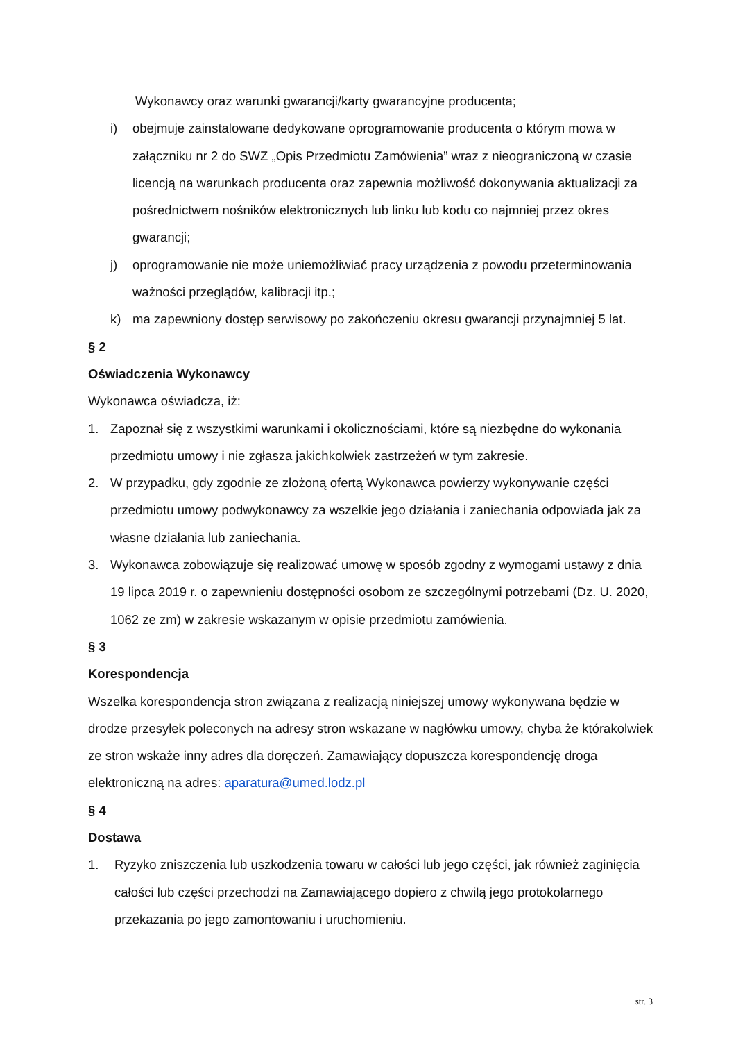Wykonawcy oraz warunki gwarancji/karty gwarancyjne producenta;
i) obejmuje zainstalowane dedykowane oprogramowanie producenta o którym mowa w załączniku nr 2 do SWZ „Opis Przedmiotu Zamówienia” wraz z nieograniczoną w czasie licencją na warunkach producenta oraz zapewnia możliwość dokonywania aktualizacji za pośrednictwem nośników elektronicznych lub linku lub kodu co najmniej przez okres gwarancji;
j) oprogramowanie nie może uniemożliwiać pracy urządzenia z powodu przeterminowania ważności przeglądów, kalibracji itp.;
k) ma zapewniony dostęp serwisowy po zakończeniu okresu gwarancji przynajmniej 5 lat.
§ 2
Oświadczenia Wykonawcy
Wykonawca oświadcza, iż:
1. Zapoznał się z wszystkimi warunkami i okolicznościami, które są niezbędne do wykonania przedmiotu umowy i nie zgłasza jakichkolwiek zastrzeżeń w tym zakresie.
2. W przypadku, gdy zgodnie ze złożoną ofertą Wykonawca powierzy wykonywanie części przedmiotu umowy podwykonawcy za wszelkie jego działania i zaniechania odpowiada jak za własne działania lub zaniechania.
3. Wykonawca zobowiązuje się realizować umowę w sposób zgodny z wymogami ustawy z dnia 19 lipca 2019 r. o zapewnieniu dostępności osobom ze szczególnymi potrzebami (Dz. U. 2020, 1062 ze zm) w zakresie wskazanym w opisie przedmiotu zamówienia.
§ 3
Korespondencja
Wszelka korespondencja stron związana z realizacją niniejszej umowy wykonywana będzie w drodze przesyłek poleconych na adresy stron wskazane w nagłówku umowy, chyba że którakolwiek ze stron wskaże inny adres dla doręczeń. Zamawiający dopuszcza korespondencję droga elektroniczną na adres: aparatura@umed.lodz.pl
§ 4
Dostawa
1. Ryzyko zniszczenia lub uszkodzenia towaru w całości lub jego części, jak również zaginięcia całości lub części przechodzi na Zamawiającego dopiero z chwilą jego protokolarnego przekazania po jego zamontowaniu i uruchomieniu.
str. 3